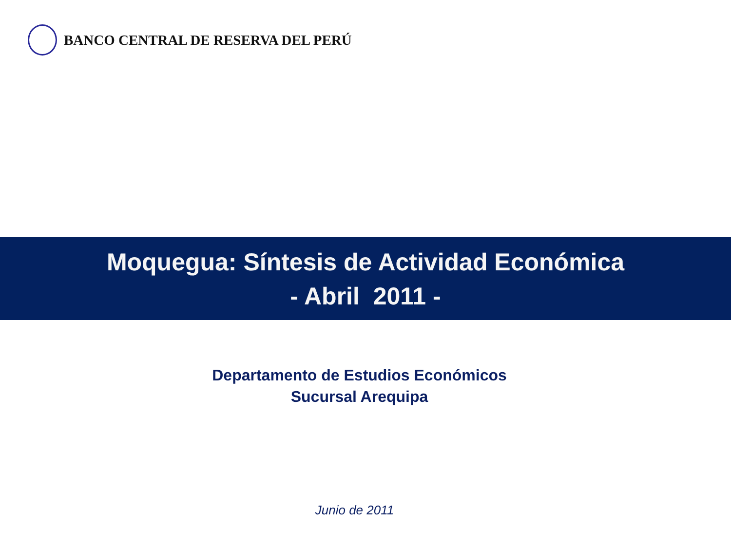BANCO CENTRAL DE RESERVA DEL PERÚ
Moquegua: Síntesis de Actividad Económica
- Abril 2011 -
Departamento de Estudios Económicos
Sucursal Arequipa
Junio de 2011